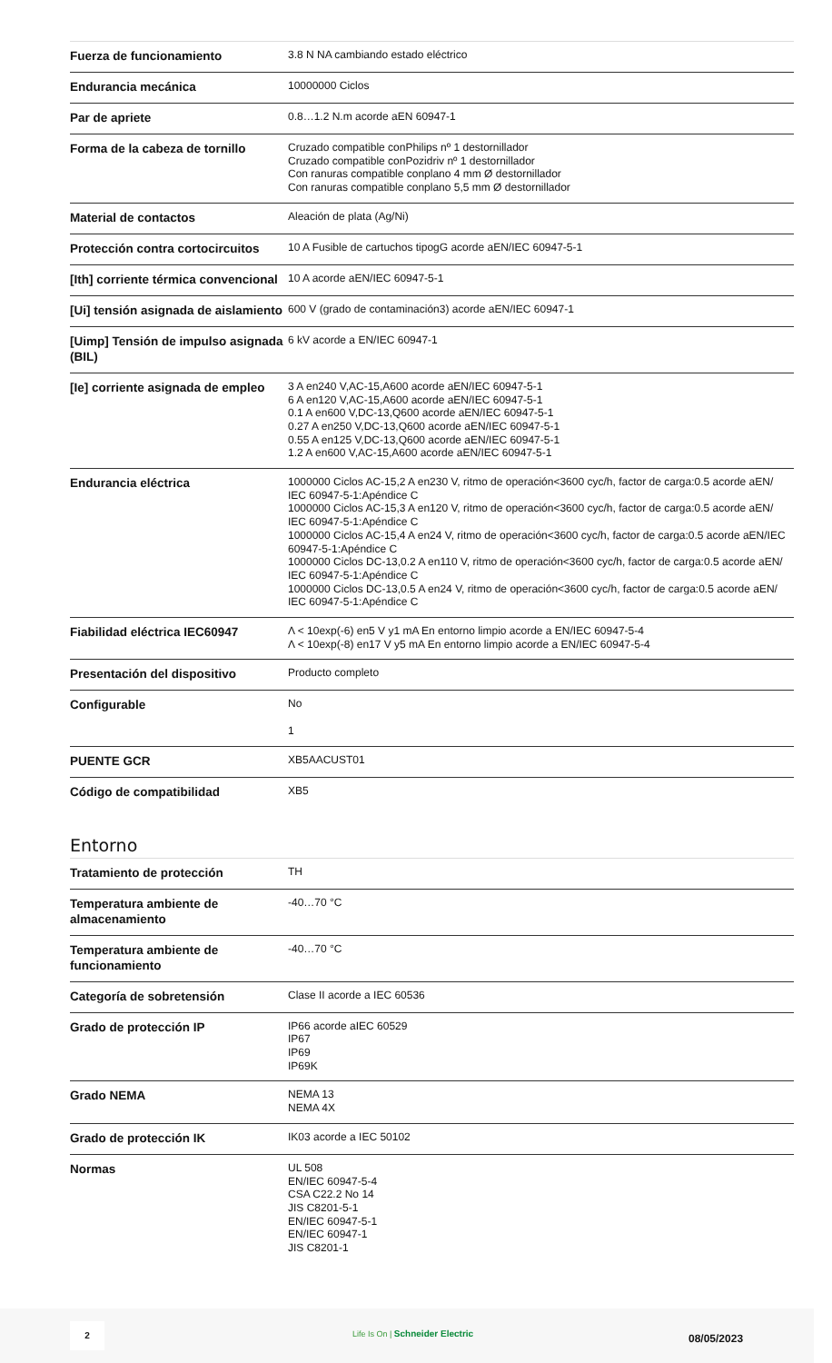| Fuerza de funcionamiento | 3.8 N NA cambiando estado eléctrico |
| Endurancia mecánica | 10000000 Ciclos |
| Par de apriete | 0.8…1.2 N.m acorde aEN 60947-1 |
| Forma de la cabeza de tornillo | Cruzado compatible conPhilips nº 1 destornillador Cruzado compatible conPozidriv nº 1 destornillador Con ranuras compatible conplano 4 mm Ø destornillador Con ranuras compatible conplano 5,5 mm Ø destornillador |
| Material de contactos | Aleación de plata (Ag/Ni) |
| Protección contra cortocircuitos | 10 A Fusible de cartuchos tipogG acorde aEN/IEC 60947-5-1 |
| [Ith] corriente térmica convencional | 10 A acorde aEN/IEC 60947-5-1 |
| [Ui] tensión asignada de aislamiento | 600 V (grado de contaminación3) acorde aEN/IEC 60947-1 |
| [Uimp] Tensión de impulso asignada (BIL) | 6 kV acorde a EN/IEC 60947-1 |
| [Ie] corriente asignada de empleo | 3 A en240 V,AC-15,A600 acorde aEN/IEC 60947-5-1 6 A en120 V,AC-15,A600 acorde aEN/IEC 60947-5-1 0.1 A en600 V,DC-13,Q600 acorde aEN/IEC 60947-5-1 0.27 A en250 V,DC-13,Q600 acorde aEN/IEC 60947-5-1 0.55 A en125 V,DC-13,Q600 acorde aEN/IEC 60947-5-1 1.2 A en600 V,AC-15,A600 acorde aEN/IEC 60947-5-1 |
| Endurancia eléctrica | 1000000 Ciclos AC-15,2 A en230 V, ritmo de operación<3600 cyc/h, factor de carga:0.5 acorde aEN/ IEC 60947-5-1:Apéndice C 1000000 Ciclos AC-15,3 A en120 V, ritmo de operación<3600 cyc/h, factor de carga:0.5 acorde aEN/ IEC 60947-5-1:Apéndice C 1000000 Ciclos AC-15,4 A en24 V, ritmo de operación<3600 cyc/h, factor de carga:0.5 acorde aEN/IEC 60947-5-1:Apéndice C 1000000 Ciclos DC-13,0.2 A en110 V, ritmo de operación<3600 cyc/h, factor de carga:0.5 acorde aEN/ IEC 60947-5-1:Apéndice C 1000000 Ciclos DC-13,0.5 A en24 V, ritmo de operación<3600 cyc/h, factor de carga:0.5 acorde aEN/ IEC 60947-5-1:Apéndice C |
| Fiabilidad eléctrica IEC60947 | Λ < 10exp(-6) en5 V y1 mA En entorno limpio acorde a EN/IEC 60947-5-4 Λ < 10exp(-8) en17 V y5 mA En entorno limpio acorde a EN/IEC 60947-5-4 |
| Presentación del dispositivo | Producto completo |
| Configurable | No 1 |
| PUENTE GCR | XB5AACUST01 |
| Código de compatibilidad | XB5 |
Entorno
| Tratamiento de protección | TH |
| Temperatura ambiente de almacenamiento | -40…70 °C |
| Temperatura ambiente de funcionamiento | -40…70 °C |
| Categoría de sobretensión | Clase II acorde a IEC 60536 |
| Grado de protección IP | IP66 acorde aIEC 60529 IP67 IP69 IP69K |
| Grado NEMA | NEMA 13 NEMA 4X |
| Grado de protección IK | IK03 acorde a IEC 50102 |
| Normas | UL 508 EN/IEC 60947-5-4 CSA C22.2 No 14 JIS C8201-5-1 EN/IEC 60947-5-1 EN/IEC 60947-1 JIS C8201-1 |
2
Life Is On | Schneider Electric
08/05/2023